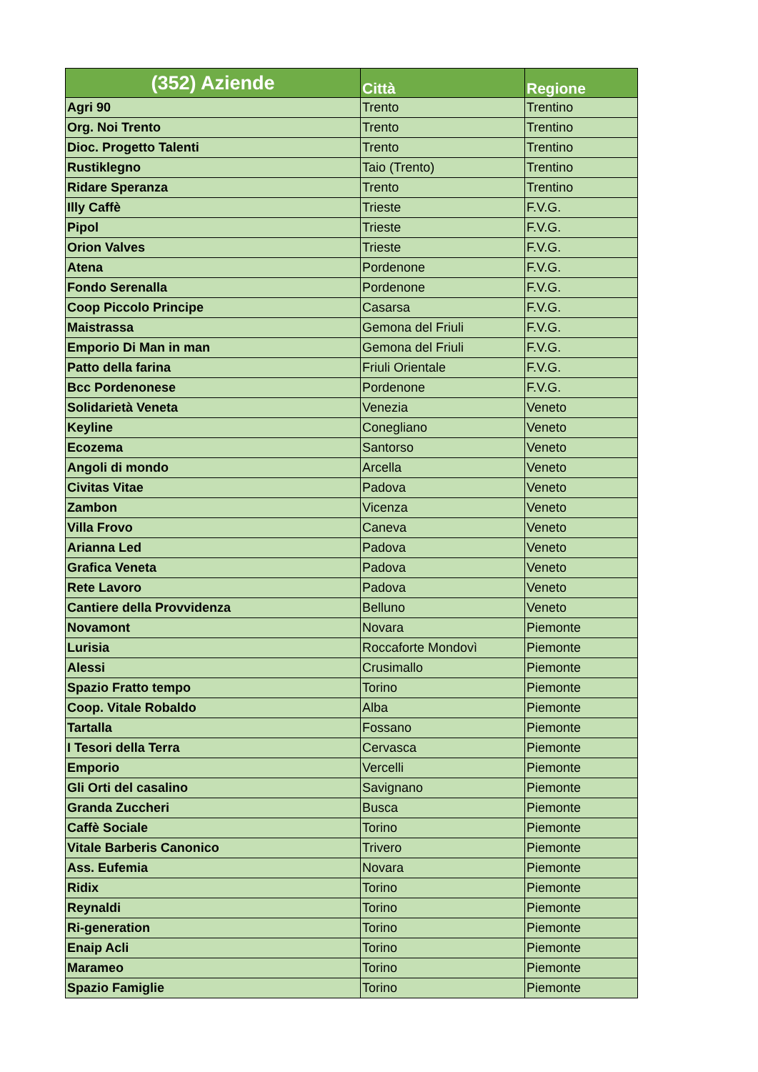| (352) Aziende | Città | Regione |
| --- | --- | --- |
| Agri 90 | Trento | Trentino |
| Org. Noi Trento | Trento | Trentino |
| Dioc. Progetto Talenti | Trento | Trentino |
| Rustiklegno | Taio (Trento) | Trentino |
| Ridare Speranza | Trento | Trentino |
| Illy Caffè | Trieste | F.V.G. |
| Pipol | Trieste | F.V.G. |
| Orion Valves | Trieste | F.V.G. |
| Atena | Pordenone | F.V.G. |
| Fondo Serenalla | Pordenone | F.V.G. |
| Coop Piccolo Principe | Casarsa | F.V.G. |
| Maistrassa | Gemona del Friuli | F.V.G. |
| Emporio Di Man in man | Gemona del Friuli | F.V.G. |
| Patto della farina | Friuli Orientale | F.V.G. |
| Bcc Pordenonese | Pordenone | F.V.G. |
| Solidarietà Veneta | Venezia | Veneto |
| Keyline | Conegliano | Veneto |
| Ecozema | Santorso | Veneto |
| Angoli di mondo | Arcella | Veneto |
| Civitas Vitae | Padova | Veneto |
| Zambon | Vicenza | Veneto |
| Villa Frovo | Caneva | Veneto |
| Arianna Led | Padova | Veneto |
| Grafica Veneta | Padova | Veneto |
| Rete Lavoro | Padova | Veneto |
| Cantiere della Provvidenza | Belluno | Veneto |
| Novamont | Novara | Piemonte |
| Lurisia | Roccaforte Mondovì | Piemonte |
| Alessi | Crusimallo | Piemonte |
| Spazio Fratto tempo | Torino | Piemonte |
| Coop. Vitale Robaldo | Alba | Piemonte |
| Tartalla | Fossano | Piemonte |
| I Tesori della Terra | Cervasca | Piemonte |
| Emporio | Vercelli | Piemonte |
| Gli Orti del casalino | Savignano | Piemonte |
| Granda Zuccheri | Busca | Piemonte |
| Caffè Sociale | Torino | Piemonte |
| Vitale Barberis Canonico | Trivero | Piemonte |
| Ass. Eufemia | Novara | Piemonte |
| Ridix | Torino | Piemonte |
| Reynaldi | Torino | Piemonte |
| Ri-generation | Torino | Piemonte |
| Enaip Acli | Torino | Piemonte |
| Marameo | Torino | Piemonte |
| Spazio Famiglie | Torino | Piemonte |